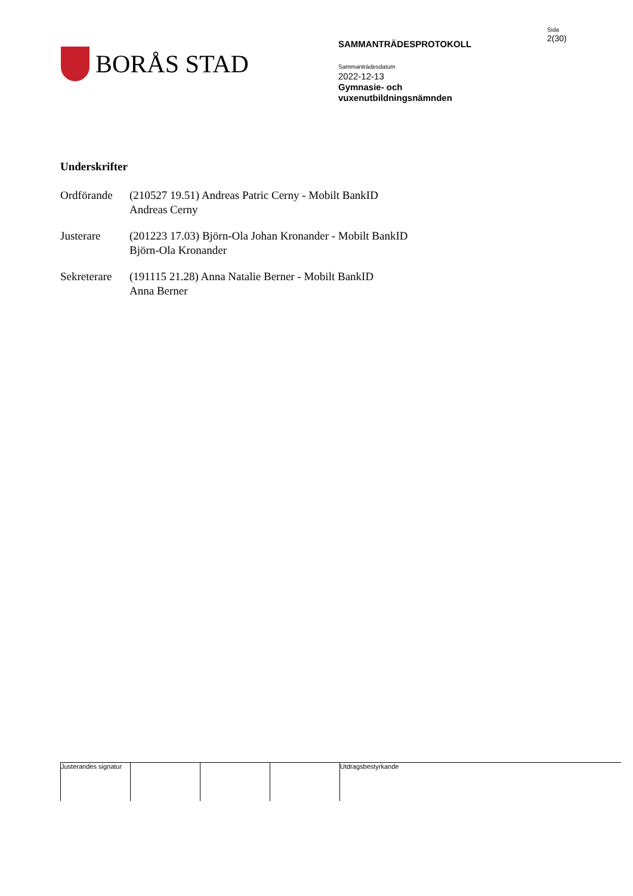BORÅS STAD
SAMMANTRÄDESPROTOKOLL
Sammanträdesdatum
2022-12-13
Gymnasie- och
vuxenutbildningsnämnden
Sida
2(30)
Underskrifter
Ordförande (210527 19.51) Andreas Patric Cerny - Mobilt BankID
Andreas Cerny
Justerare (201223 17.03) Björn-Ola Johan Kronander - Mobilt BankID
Björn-Ola Kronander
Sekreterare
(191115 21.28) Anna Natalie Berner - Mobilt BankID
Anna Berner
Justerandes signatur
Utdragsbestyrkande